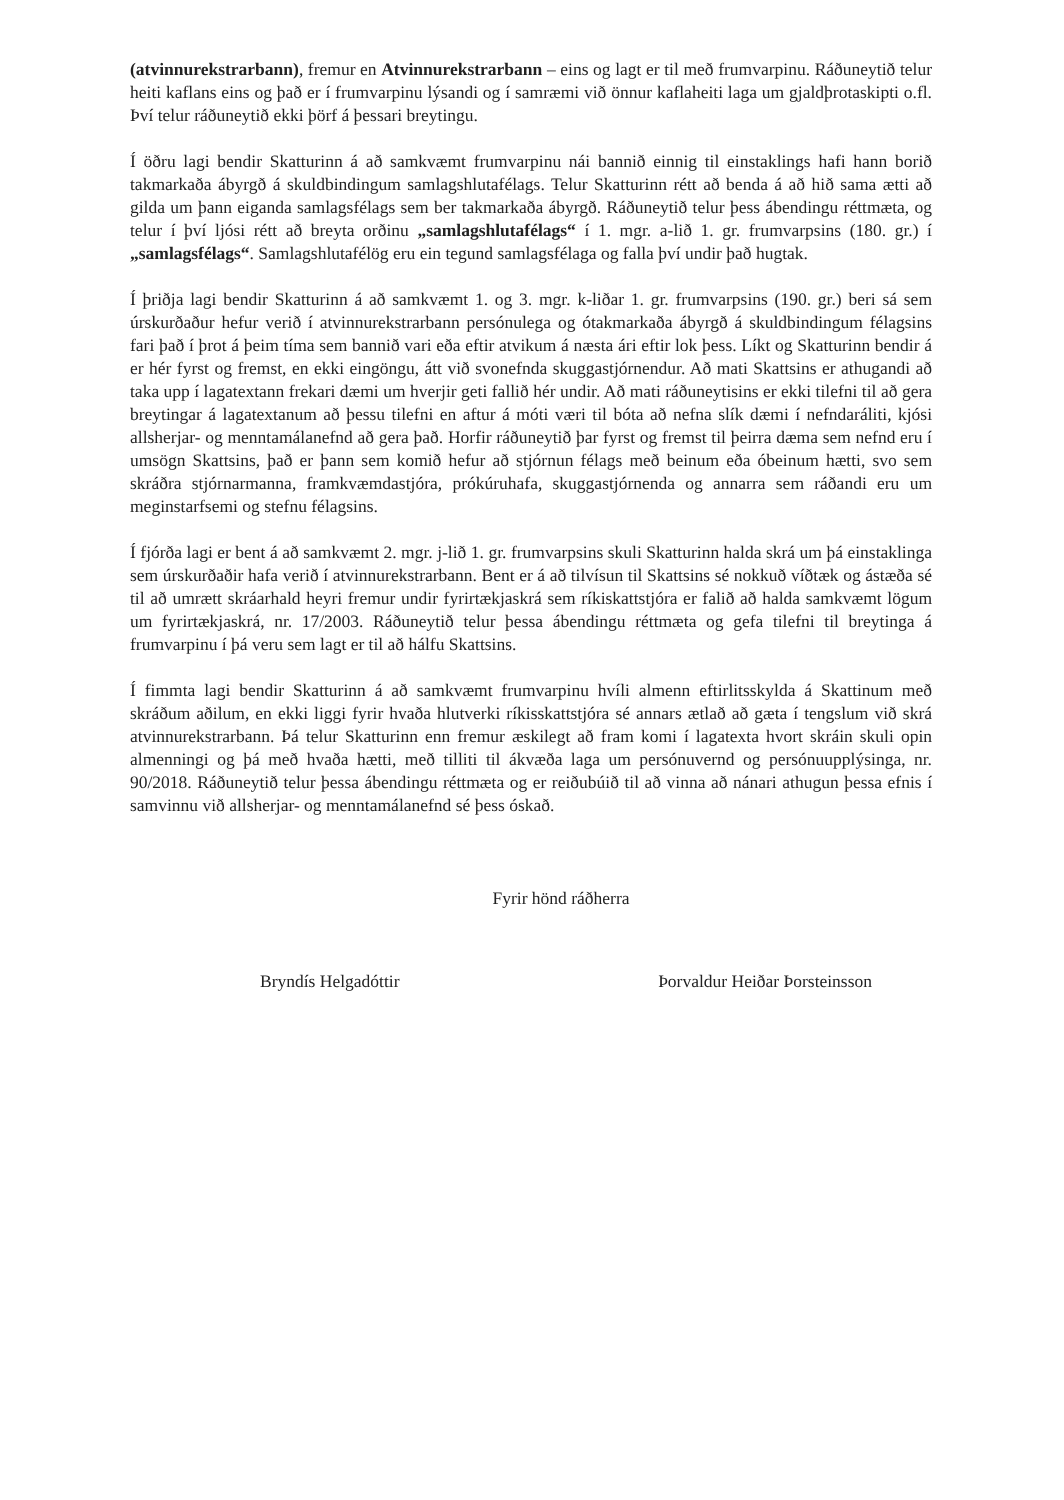(atvinnurekstrarbann), fremur en Atvinnurekstrarbann – eins og lagt er til með frumvarpinu. Ráðuneytið telur heiti kaflans eins og það er í frumvarpinu lýsandi og í samræmi við önnur kaflaheiti laga um gjaldþrotaskipti o.fl. Því telur ráðuneytið ekki þörf á þessari breytingu.
Í öðru lagi bendir Skatturinn á að samkvæmt frumvarpinu nái bannið einnig til einstaklings hafi hann borið takmarkaða ábyrgð á skuldbindingum samlagshlutafélags. Telur Skatturinn rétt að benda á að hið sama ætti að gilda um þann eiganda samlagsfélags sem ber takmarkaða ábyrgð. Ráðuneytið telur þess ábendingu réttmæta, og telur í því ljósi rétt að breyta orðinu „samlagshlutafélags“ í 1. mgr. a-lið 1. gr. frumvarpsins (180. gr.) í „samlagsfélags“. Samlagshlutafélög eru ein tegund samlagsfélaga og falla því undir það hugtak.
Í þriðja lagi bendir Skatturinn á að samkvæmt 1. og 3. mgr. k-liðar 1. gr. frumvarpsins (190. gr.) beri sá sem úrskurðaður hefur verið í atvinnurekstrarbann persónulega og ótakmarkaða ábyrgð á skuldbindingum félagsins fari það í þrot á þeim tíma sem bannið vari eða eftir atvikum á næsta ári eftir lok þess. Líkt og Skatturinn bendir á er hér fyrst og fremst, en ekki eingöngu, átt við svonefnda skuggastjórnendur. Að mati Skattsins er athugandi að taka upp í lagatextann frekari dæmi um hverjir geti fallið hér undir. Að mati ráðuneytisins er ekki tilefni til að gera breytingar á lagatextanum að þessu tilefni en aftur á móti væri til bóta að nefna slík dæmi í nefndaráliti, kjósi allsherjar- og menntamálanefnd að gera það. Horfir ráðuneytið þar fyrst og fremst til þeirra dæma sem nefnd eru í umsögn Skattsins, það er þann sem komið hefur að stjórnun félags með beinum eða óbeinum hætti, svo sem skráðra stjórnarmanna, framkvæmdastjóra, prókúruhafa, skuggastjórnenda og annarra sem ráðandi eru um meginstarfsemi og stefnu félagsins.
Í fjórða lagi er bent á að samkvæmt 2. mgr. j-lið 1. gr. frumvarpsins skuli Skatturinn halda skrá um þá einstaklinga sem úrskurðaðir hafa verið í atvinnurekstrarbann. Bent er á að tilvísun til Skattsins sé nokkuð víðtæk og ástæða sé til að umrætt skráarhald heyri fremur undir fyrirtækjaskrá sem ríkiskattstjóra er falið að halda samkvæmt lögum um fyrirtækjaskrá, nr. 17/2003. Ráðuneytið telur þessa ábendingu réttmæta og gefa tilefni til breytinga á frumvarpinu í þá veru sem lagt er til að hálfu Skattsins.
Í fimmta lagi bendir Skatturinn á að samkvæmt frumvarpinu hvíli almenn eftirlitsskylda á Skattinum með skráðum aðilum, en ekki liggi fyrir hvaða hlutverki ríkisskattstjóra sé annars ætlað að gæta í tengslum við skrá atvinnurekstrarbann. Þá telur Skatturinn enn fremur æskilegt að fram komi í lagatexta hvort skráin skuli opin almenningi og þá með hvaða hætti, með tilliti til ákvæða laga um persónuvernd og persónuupplýsinga, nr. 90/2018. Ráðuneytið telur þessa ábendingu réttmæta og er reiðubúið til að vinna að nánari athugun þessa efnis í samvinnu við allsherjar- og menntamálanefnd sé þess óskað.
Fyrir hönd ráðherra
Bryndís Helgadóttir Þorvaldur Heiðar Þorsteinsson